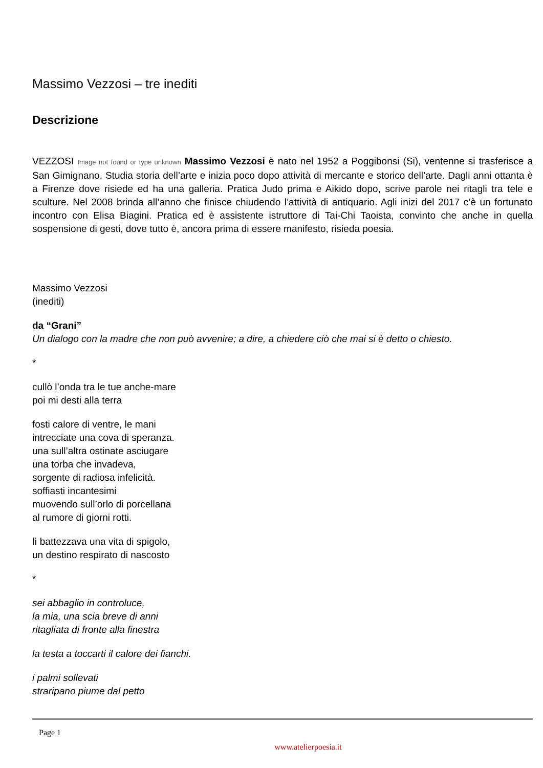Massimo Vezzosi – tre inediti
Descrizione
VEZZOSI Image not found or type unknown Massimo Vezzosi è nato nel 1952 a Poggibonsi (Si), ventenne si trasferisce a San Gimignano. Studia storia dell’arte e inizia poco dopo attività di mercante e storico dell’arte. Dagli anni ottanta è a Firenze dove risiede ed ha una galleria. Pratica Judo prima e Aikido dopo, scrive parole nei ritagli tra tele e sculture. Nel 2008 brinda all’anno che finisce chiudendo l’attività di antiquario. Agli inizi del 2017 c’è un fortunato incontro con Elisa Biagini. Pratica ed è assistente istruttore di Tai-Chi Taoista, convinto che anche in quella sospensione di gesti, dove tutto è, ancora prima di essere manifesto, risieda poesia.
Massimo Vezzosi
(inediti)
da “Grani”
Un dialogo con la madre che non può avvenire; a dire, a chiedere ciò che mai si è detto o chiesto.
*
cullò l’onda tra le tue anche-mare
poi mi desti alla terra
fosti calore di ventre, le mani
intrecciate una cova di speranza.
una sull’altra ostinate asciugare
una torba che invadeva,
sorgente di radiosa infelicità.
soffiasti incantesimi
muovendo sull’orlo di porcellana
al rumore di giorni rotti.
lì battezzava una vita di spigolo,
un destino respirato di nascosto
*
sei abbaglio in controluce,
la mia, una scia breve di anni
ritagliata di fronte alla finestra
la testa a toccarti il calore dei fianchi.
i palmi sollevati
straripano piume dal petto
Page 1
www.atelierpoesia.it